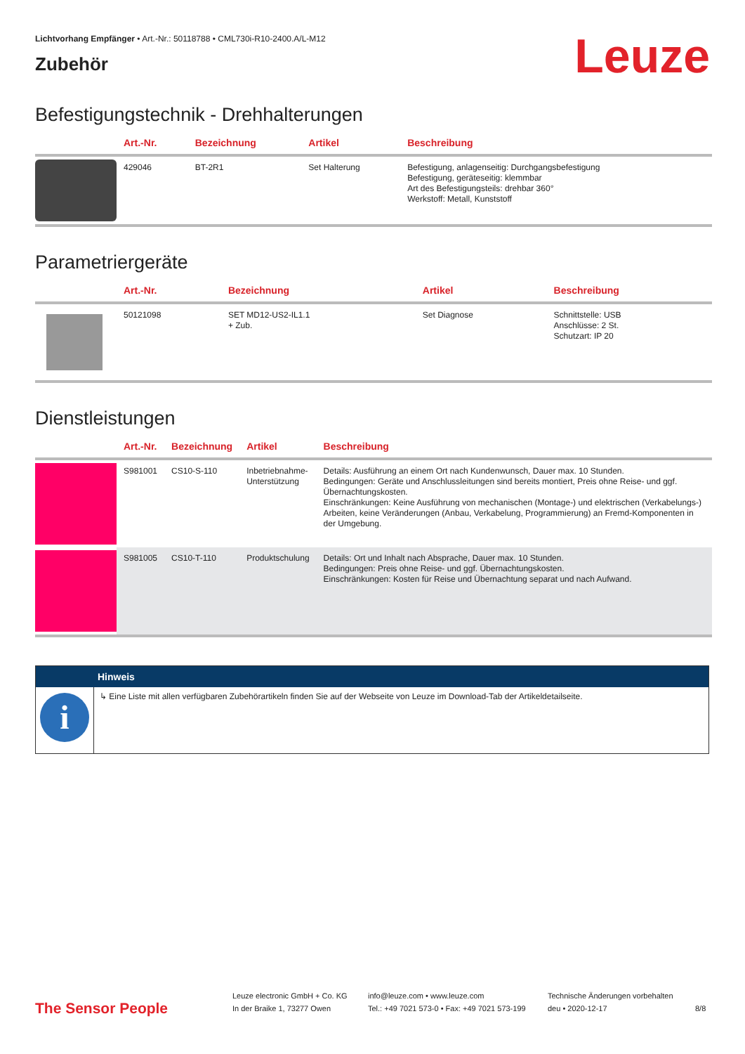Lichtvorhang Empfänger • Art.-Nr.: 50118788 • CML730i-R10-2400.A/L-M12
Zubehör
Leuze
Befestigungstechnik - Drehhalterungen
| | Art.-Nr. | Bezeichnung | Artikel | Beschreibung |
| --- | --- | --- | --- | --- |
| | 429046 | BT-2R1 | Set Halterung | Befestigung, anlagenseitig: Durchgangsbefestigung Befestigung, geräteseitig: klemmbar Art des Befestigungsteils: drehbar 360° Werkstoff: Metall, Kunststoff |
Parametriergeräte
| | Art.-Nr. | Bezeichnung | Artikel | Beschreibung |
| --- | --- | --- | --- | --- |
| | 50121098 | SET MD12-US2-IL1.1 + Zub. | Set Diagnose | Schnittstelle: USB Anschlüsse: 2 St. Schutzart: IP 20 |
Dienstleistungen
| | Art.-Nr. | Bezeichnung | Artikel | Beschreibung |
| --- | --- | --- | --- | --- |
| | S981001 | CS10-S-110 | Inbetriebnahme- Unterstützung | Details: Ausführung an einem Ort nach Kundenwunsch, Dauer max. 10 Stunden. Bedingungen: Geräte und Anschlussleitungen sind bereits montiert, Preis ohne Reise- und ggf. Übernachtungskosten. Einschränkungen: Keine Ausführung von mechanischen (Montage-) und elektrischen (Verkabelungs-) Arbeiten, keine Veränderungen (Anbau, Verkabelung, Programmierung) an Fremd-Komponenten in der Umgebung. |
| | S981005 | CS10-T-110 | Produktschulung | Details: Ort und Inhalt nach Absprache, Dauer max. 10 Stunden. Bedingungen: Preis ohne Reise- und ggf. Übernachtungskosten. Einschränkungen: Kosten für Reise und Übernachtung separat und nach Aufwand. |
Hinweis
i
↳ Eine Liste mit allen verfügbaren Zubehörartikeln finden Sie auf der Webseite von Leuze im Download-Tab der Artikeldetailseite.
The Sensor People
Leuze electronic GmbH + Co. KG
In der Braike 1, 73277 Owen
info@leuze.com • www.leuze.com
Tel.: +49 7021 573-0 • Fax: +49 7021 573-199
Technische Änderungen vorbehalten
deu • 2020-12-17
8/8